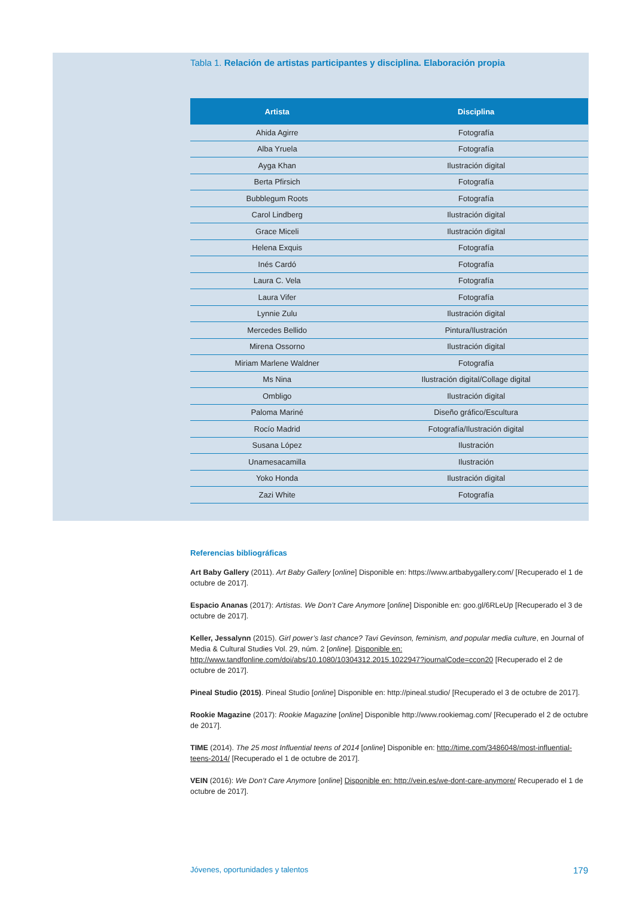Tabla 1. Relación de artistas participantes y disciplina. Elaboración propia
| Artista | Disciplina |
| --- | --- |
| Ahida Agirre | Fotografía |
| Alba Yruela | Fotografía |
| Ayga Khan | Ilustración digital |
| Berta Pfirsich | Fotografía |
| Bubblegum Roots | Fotografía |
| Carol Lindberg | Ilustración digital |
| Grace Miceli | Ilustración digital |
| Helena Exquis | Fotografía |
| Inés Cardó | Fotografía |
| Laura C. Vela | Fotografía |
| Laura Vifer | Fotografía |
| Lynnie Zulu | Ilustración digital |
| Mercedes Bellido | Pintura/Ilustración |
| Mirena Ossorno | Ilustración digital |
| Miriam Marlene Waldner | Fotografía |
| Ms Nina | Ilustración digital/Collage digital |
| Ombligo | Ilustración digital |
| Paloma Mariné | Diseño gráfico/Escultura |
| Rocío Madrid | Fotografía/Ilustración digital |
| Susana López | Ilustración |
| Unamesacamilla | Ilustración |
| Yoko Honda | Ilustración digital |
| Zazi White | Fotografía |
Referencias bibliográficas
Art Baby Gallery (2011). Art Baby Gallery [online] Disponible en: https://www.artbabygallery.com/ [Recuperado el 1 de octubre de 2017].
Espacio Ananas (2017): Artistas. We Don’t Care Anymore [online] Disponible en: goo.gl/6RLeUp [Recuperado el 3 de octubre de 2017].
Keller, Jessalynn (2015). Girl power’s last chance? Tavi Gevinson, feminism, and popular media culture, en Journal of Media & Cultural Studies Vol. 29, núm. 2 [online]. Disponible en: http://www.tandfonline.com/doi/abs/10.1080/10304312.2015.1022947?journalCode=ccon20 [Recuperado el 2 de octubre de 2017].
Pineal Studio (2015). Pineal Studio [online] Disponible en: http://pineal.studio/ [Recuperado el 3 de octubre de 2017].
Rookie Magazine (2017): Rookie Magazine [online] Disponible http://www.rookiemag.com/ [Recuperado el 2 de octubre de 2017].
TIME (2014). The 25 most Influential teens of 2014 [online] Disponible en: http://time.com/3486048/most-influential-teens-2014/ [Recuperado el 1 de octubre de 2017].
VEIN (2016): We Don’t Care Anymore [online] Disponible en: http://vein.es/we-dont-care-anymore/ Recuperado el 1 de octubre de 2017].
Jóvenes, oportunidades y talentos 179